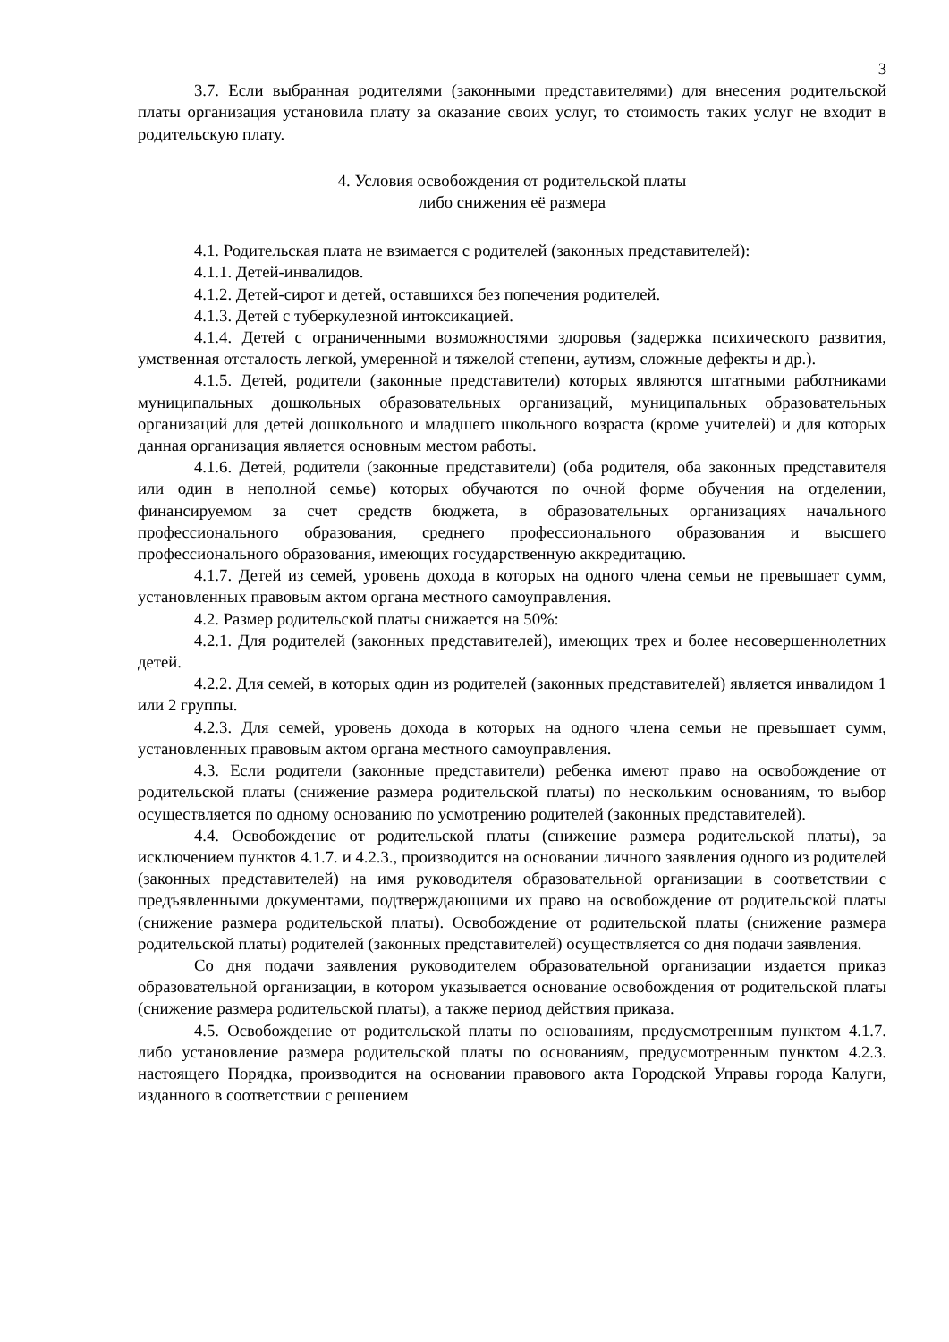3
3.7. Если выбранная родителями (законными представителями) для внесения родительской платы организация установила плату за оказание своих услуг, то стоимость таких услуг не входит в родительскую плату.
4. Условия освобождения от родительской платы
либо снижения её размера
4.1. Родительская плата не взимается с родителей (законных представителей):
4.1.1. Детей-инвалидов.
4.1.2. Детей-сирот и детей, оставшихся без попечения родителей.
4.1.3. Детей с туберкулезной интоксикацией.
4.1.4. Детей с ограниченными возможностями здоровья (задержка психического развития, умственная отсталость легкой, умеренной и тяжелой степени, аутизм, сложные дефекты и др.).
4.1.5. Детей, родители (законные представители) которых являются штатными работниками муниципальных дошкольных образовательных организаций, муниципальных образовательных организаций для детей дошкольного и младшего школьного возраста (кроме учителей) и для которых данная организация является основным местом работы.
4.1.6. Детей, родители (законные представители) (оба родителя, оба законных представителя или один в неполной семье) которых обучаются по очной форме обучения на отделении, финансируемом за счет средств бюджета, в образовательных организациях начального профессионального образования, среднего профессионального образования и высшего профессионального образования, имеющих государственную аккредитацию.
4.1.7. Детей из семей, уровень дохода в которых на одного члена семьи не превышает сумм, установленных правовым актом органа местного самоуправления.
4.2. Размер родительской платы снижается на 50%:
4.2.1. Для родителей (законных представителей), имеющих трех и более несовершеннолетних детей.
4.2.2. Для семей, в которых один из родителей (законных представителей) является инвалидом 1 или 2 группы.
4.2.3. Для семей, уровень дохода в которых на одного члена семьи не превышает сумм, установленных правовым актом органа местного самоуправления.
4.3. Если родители (законные представители) ребенка имеют право на освобождение от родительской платы (снижение размера родительской платы) по нескольким основаниям, то выбор осуществляется по одному основанию по усмотрению родителей (законных представителей).
4.4. Освобождение от родительской платы (снижение размера родительской платы), за исключением пунктов 4.1.7. и 4.2.3., производится на основании личного заявления одного из родителей (законных представителей) на имя руководителя образовательной организации в соответствии с предъявленными документами, подтверждающими их право на освобождение от родительской платы (снижение размера родительской платы). Освобождение от родительской платы (снижение размера родительской платы) родителей (законных представителей) осуществляется со дня подачи заявления.
Со дня подачи заявления руководителем образовательной организации издается приказ образовательной организации, в котором указывается основание освобождения от родительской платы (снижение размера родительской платы), а также период действия приказа.
4.5. Освобождение от родительской платы по основаниям, предусмотренным пунктом 4.1.7. либо установление размера родительской платы по основаниям, предусмотренным пунктом 4.2.3. настоящего Порядка, производится на основании правового акта Городской Управы города Калуги, изданного в соответствии с решением